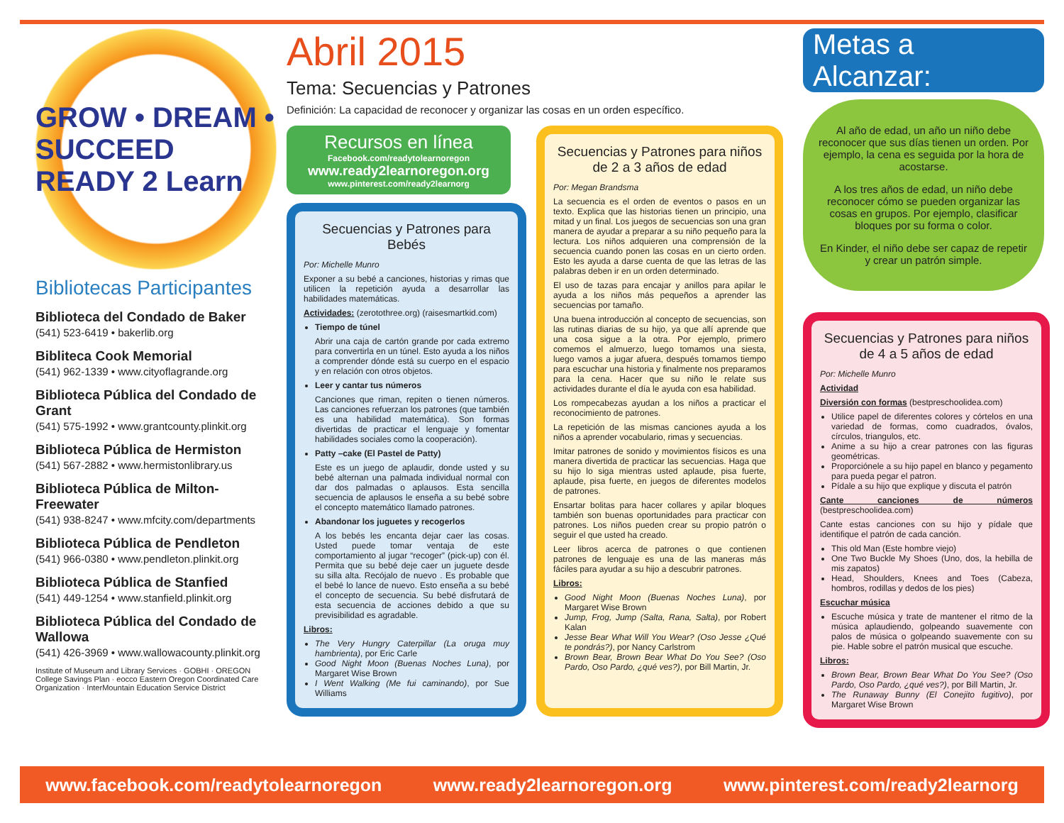GROW • DREAM • SUCCEED
READY 2 Learn
Bibliotecas Participantes
Biblioteca del Condado de Baker
(541) 523-6419 • bakerlib.org
Bibliteca Cook Memorial
(541) 962-1339 • www.cityoflagrande.org
Biblioteca Pública del Condado de Grant
(541) 575-1992 • www.grantcounty.plinkit.org
Biblioteca Pública de Hermiston
(541) 567-2882 • www.hermistonlibrary.us
Biblioteca Pública de Milton-Freewater
(541) 938-8247 • www.mfcity.com/departments
Biblioteca Pública de Pendleton
(541) 966-0380 • www.pendleton.plinkit.org
Biblioteca Pública de Stanfied
(541) 449-1254 • www.stanfield.plinkit.org
Biblioteca Pública del Condado de Wallowa
(541) 426-3969 • www.wallowacounty.plinkit.org
Institute of Museum and Library Services · GOBHI · OREGON College Savings Plan · eocco Eastern Oregon Coordinated Care Organization · InterMountain Education Service District
Abril 2015
Tema: Secuencias y Patrones
Definición: La capacidad de reconocer y organizar las cosas en un orden específico.
Recursos en línea
Facebook.com/readytolearnoregon
www.ready2learnoregon.org
www.pinterest.com/ready2learnorg
Secuencias y Patrones para Bebés
Por: Michelle Munro
Exponer a su bebé a canciones, historias y rimas que utilicen la repetición ayuda a desarrollar las habilidades matemáticas.
Actividades: (zerotothree.org) (raisesmartkid.com)
Tiempo de túnel
Abrir una caja de cartón grande por cada extremo para convertirla en un túnel. Esto ayuda a los niños a comprender dónde está su cuerpo en el espacio y en relación con otros objetos.
Leer y cantar tus números
Canciones que riman, repiten o tienen números. Las canciones refuerzan los patrones (que también es una habilidad matemática). Son formas divertidas de practicar el lenguaje y fomentar habilidades sociales como la cooperación).
Patty –cake (El Pastel de Patty)
Este es un juego de aplaudir, donde usted y su bebé alternan una palmada individual normal con dar dos palmadas o aplausos. Esta sencilla secuencia de aplausos le enseña a su bebé sobre el concepto matemático llamado patrones.
Abandonar los juguetes y recogerlos
A los bebés les encanta dejar caer las cosas. Usted puede tomar ventaja de este comportamiento al jugar “recoger” (pick-up) con él. Permita que su bebé deje caer un juguete desde su silla alta. Recójalo de nuevo . Es probable que el bebé lo lance de nuevo. Esto enseña a su bebé el concepto de secuencia. Su bebé disfrutará de esta secuencia de acciones debido a que su previsibilidad es agradable.
Libros:
The Very Hungry Caterpillar (La oruga muy hambrienta), por Eric Carle
Good Night Moon (Buenas Noches Luna), por Margaret Wise Brown
I Went Walking (Me fui caminando), por Sue Williams
Secuencias y Patrones para niños de 2 a 3 años de edad
Por: Megan Brandsma
La secuencia es el orden de eventos o pasos en un texto. Explica que las historias tienen un principio, una mitad y un final. Los juegos de secuencias son una gran manera de ayudar a preparar a su niño pequeño para la lectura. Los niños adquieren una comprensión de la secuencia cuando ponen las cosas en un cierto orden. Esto les ayuda a darse cuenta de que las letras de las palabras deben ir en un orden determinado.
El uso de tazas para encajar y anillos para apilar le ayuda a los niños más pequeños a aprender las secuencias por tamaño.
Una buena introducción al concepto de secuencias, son las rutinas diarias de su hijo, ya que allí aprende que una cosa sigue a la otra. Por ejemplo, primero comemos el almuerzo, luego tomamos una siesta, luego vamos a jugar afuera, después tomamos tiempo para escuchar una historia y finalmente nos preparamos para la cena. Hacer que su niño le relate sus actividades durante el día le ayuda con esa habilidad.
Los rompecabezas ayudan a los niños a practicar el reconocimiento de patrones.
La repetición de las mismas canciones ayuda a los niños a aprender vocabulario, rimas y secuencias.
Imitar patrones de sonido y movimientos físicos es una manera divertida de practicar las secuencias. Haga que su hijo lo siga mientras usted aplaude, pisa fuerte, aplaude, pisa fuerte, en juegos de diferentes modelos de patrones.
Ensartar bolitas para hacer collares y apilar bloques también son buenas oportunidades para practicar con patrones. Los niños pueden crear su propio patrón o seguir el que usted ha creado.
Leer libros acerca de patrones o que contienen patrones de lenguaje es una de las maneras más fáciles para ayudar a su hijo a descubrir patrones.
Libros:
Good Night Moon (Buenas Noches Luna), por Margaret Wise Brown
Jump, Frog, Jump (Salta, Rana, Salta), por Robert Kalan
Jesse Bear What Will You Wear? (Oso Jesse ¿Qué te pondrás?), por Nancy Carlstrom
Brown Bear, Brown Bear What Do You See? (Oso Pardo, Oso Pardo, ¿qué ves?), por Bill Martin, Jr.
Metas a Alcanzar:
Al año de edad, un año un niño debe reconocer que sus días tienen un orden. Por ejemplo, la cena es seguida por la hora de acostarse.
A los tres años de edad, un niño debe reconocer cómo se pueden organizar las cosas en grupos. Por ejemplo, clasificar bloques por su forma o color.
En Kinder, el niño debe ser capaz de repetir y crear un patrón simple.
Secuencias y Patrones para niños de 4 a 5 años de edad
Por: Michelle Munro
Actividad
Diversión con formas (bestpreschoolidea.com)
Utilice papel de diferentes colores y córtelos en una variedad de formas, como cuadrados, óvalos, círculos, triangulos, etc.
Anime a su hijo a crear patrones con las figuras geométricas.
Proporciónele a su hijo papel en blanco y pegamento para pueda pegar el patron.
Pídale a su hijo que explique y discuta el patrón
Cante canciones de números (bestpreschoolidea.com)
Cante estas canciones con su hijo y pídale que identifique el patrón de cada canción.
This old Man (Este hombre viejo)
One Two Buckle My Shoes (Uno, dos, la hebilla de mis zapatos)
Head, Shoulders, Knees and Toes (Cabeza, hombros, rodillas y dedos de los pies)
Escuchar música
Escuche música y trate de mantener el ritmo de la música aplaudiendo, golpeando suavemente con palos de música o golpeando suavemente con su pie. Hable sobre el patrón musical que escuche.
Libros:
Brown Bear, Brown Bear What Do You See? (Oso Pardo, Oso Pardo, ¿qué ves?), por Bill Martin, Jr.
The Runaway Bunny (El Conejito fugitivo), por Margaret Wise Brown
www.facebook.com/readytolearnoregon www.ready2learnoregon.org www.pinterest.com/ready2learnorg